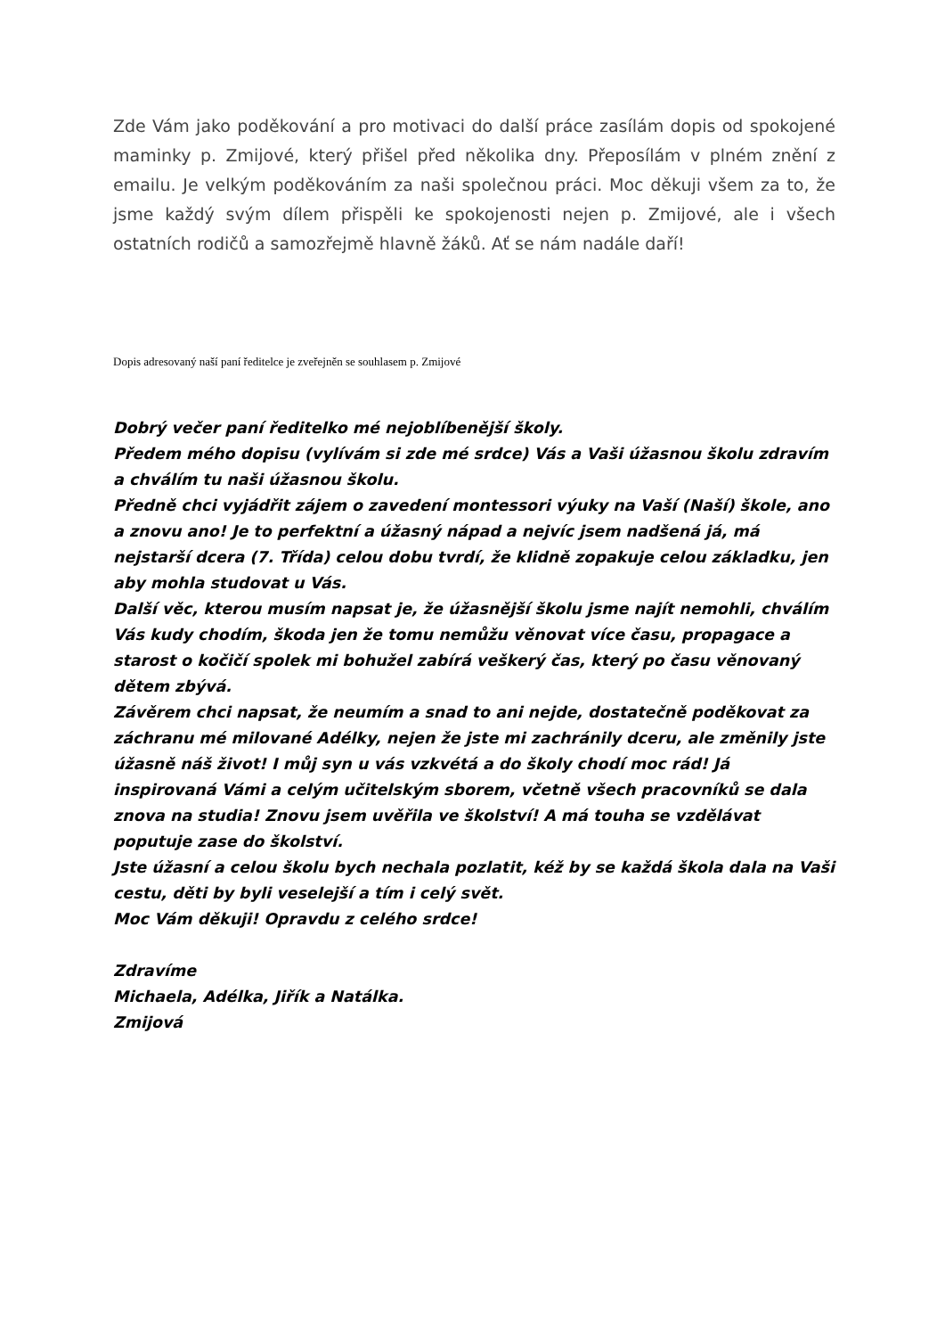Zde Vám jako poděkování a pro motivaci do další práce zasílám dopis od spokojené maminky p. Zmijové, který přišel před několika dny. Přeposílám v plném znění z emailu. Je velkým poděkováním za naši společnou práci. Moc děkuji všem za to, že jsme každý svým dílem přispěli ke spokojenosti nejen p. Zmijové, ale i všech ostatních rodičů a samozřejmě hlavně žáků. Ať se nám nadále daří!
Dopis adresovaný naší paní ředitelce je zveřejněn se souhlasem p. Zmijové
Dobrý večer paní ředitelko mé nejoblíbenější školy.
Předem mého dopisu (vylívám si zde mé srdce) Vás a Vaši úžasnou školu zdravím a chválím tu naši úžasnou školu.
Předně chci vyjádřit zájem o zavedení montessori výuky na Vaší (Naší) škole, ano a znovu ano! Je to perfektní a úžasný nápad a nejvíc jsem nadšená já, má nejstarší dcera (7. Třída) celou dobu tvrdí, že klidně zopakuje celou základku, jen aby mohla studovat u Vás.
Další věc, kterou musím napsat je, že úžasnější školu jsme najít nemohli, chválím Vás kudy chodím, škoda jen že tomu nemůžu věnovat více času, propagace a starost o kočičí spolek mi bohužel zabírá veškerý čas, který po času věnovaný dětem zbývá.
Závěrem chci napsat, že neumím a snad to ani nejde, dostatečně poděkovat za záchranu mé milované Adélky, nejen že jste mi zachránily dceru, ale změnily jste úžasně náš život! I můj syn u vás vzkvétá a do školy chodí moc rád! Já inspirovaná Vámi a celým učitelským sborem, včetně všech pracovníků se dala znova na studia! Znovu jsem uvěřila ve školství! A má touha se vzdělávat poputuje zase do školství.
Jste úžasní a celou školu bych nechala pozlatit, kéž by se každá škola dala na Vaši cestu, děti by byli veselejší a tím i celý svět.
Moc Vám děkuji! Opravdu z celého srdce!
Zdravíme
Michaela, Adélka, Jiřík a Natálka.
Zmijová